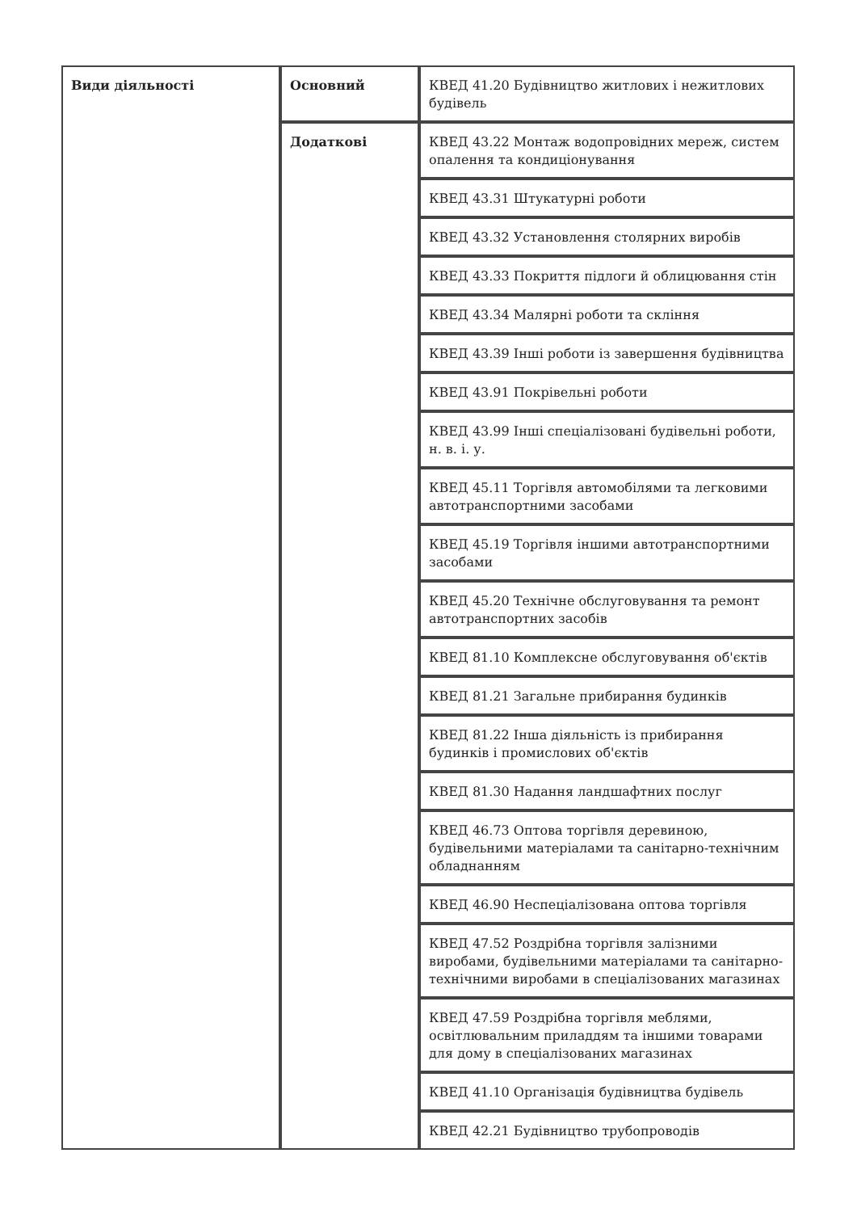| Види діяльності | Основний | КВЕД 41.20 Будівництво житлових і нежитлових будівель |
| | Додаткові | КВЕД 43.22 Монтаж водопровідних мереж, систем опалення та кондиціонування |
| | | КВЕД 43.31 Штукатурні роботи |
| | | КВЕД 43.32 Установлення столярних виробів |
| | | КВЕД 43.33 Покриття підлоги й облицювання стін |
| | | КВЕД 43.34 Малярні роботи та скління |
| | | КВЕД 43.39 Інші роботи із завершення будівництва |
| | | КВЕД 43.91 Покрівельні роботи |
| | | КВЕД 43.99 Інші спеціалізовані будівельні роботи, н. в. і. у. |
| | | КВЕД 45.11 Торгівля автомобілями та легковими автотранспортними засобами |
| | | КВЕД 45.19 Торгівля іншими автотранспортними засобами |
| | | КВЕД 45.20 Технічне обслуговування та ремонт автотранспортних засобів |
| | | КВЕД 81.10 Комплексне обслуговування об'єктів |
| | | КВЕД 81.21 Загальне прибирання будинків |
| | | КВЕД 81.22 Інша діяльність із прибирання будинків і промислових об'єктів |
| | | КВЕД 81.30 Надання ландшафтних послуг |
| | | КВЕД 46.73 Оптова торгівля деревиною, будівельними матеріалами та санітарно-технічним обладнанням |
| | | КВЕД 46.90 Неспеціалізована оптова торгівля |
| | | КВЕД 47.52 Роздрібна торгівля залізними виробами, будівельними матеріалами та санітарно-технічними виробами в спеціалізованих магазинах |
| | | КВЕД 47.59 Роздрібна торгівля меблями, освітлювальним приладдям та іншими товарами для дому в спеціалізованих магазинах |
| | | КВЕД 41.10 Організація будівництва будівель |
| | | КВЕД 42.21 Будівництво трубопроводів |